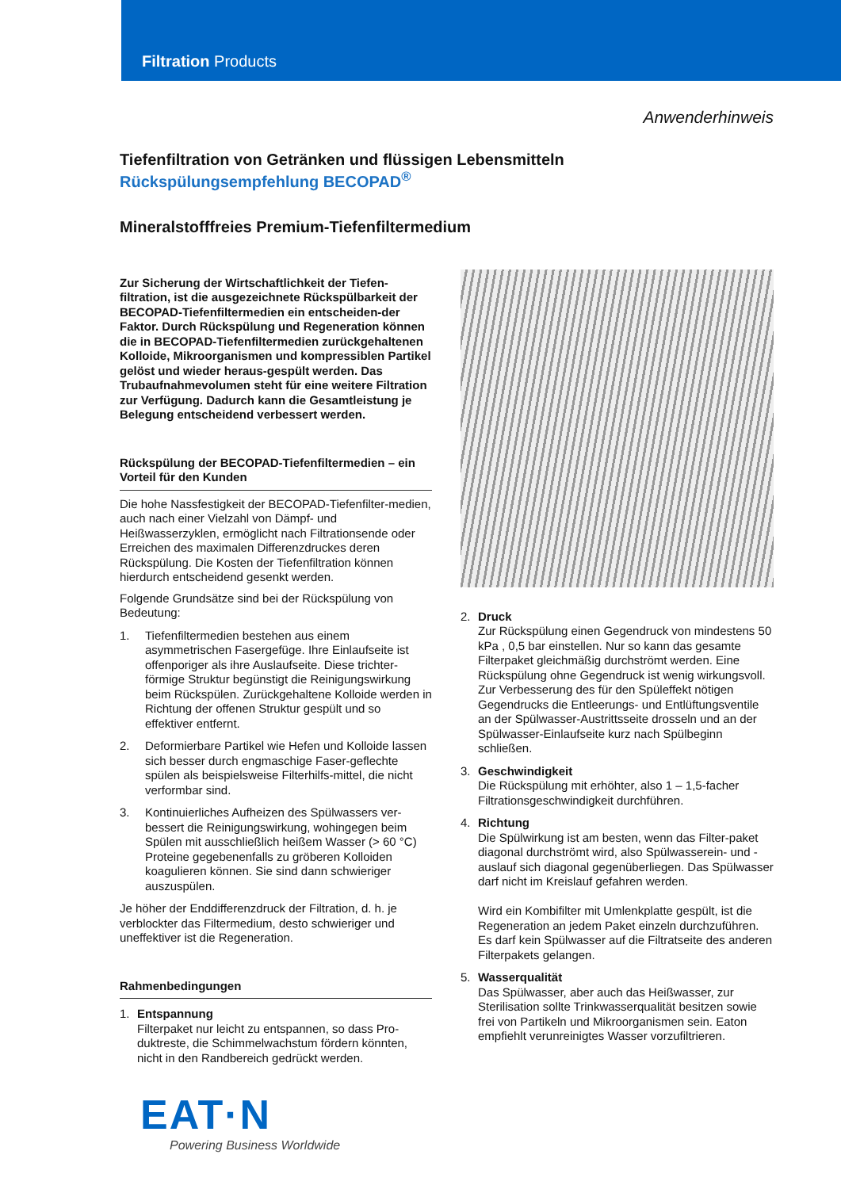Filtration Products
Anwenderhinweis
Tiefenfiltration von Getränken und flüssigen Lebensmitteln
Rückspülungsempfehlung BECOPAD<sup>®</sup>
Mineralstofffreies Premium-Tiefenfiltermedium
Zur Sicherung der Wirtschaftlichkeit der Tiefen-filtration, ist die ausgezeichnete Rückspülbarkeit der BECOPAD-Tiefenfiltermedien ein entscheiden-der Faktor. Durch Rückspülung und Regeneration können die in BECOPAD-Tiefenfiltermedien zurückgehaltenen Kolloide, Mikroorganismen und kompressiblen Partikel gelöst und wieder heraus-gespült werden. Das Trubaufnahmevolumen steht für eine weitere Filtration zur Verfügung. Dadurch kann die Gesamtleistung je Belegung entscheidend verbessert werden.
Rückspülung der BECOPAD-Tiefenfiltermedien – ein Vorteil für den Kunden
Die hohe Nassfestigkeit der BECOPAD-Tiefenfilter-medien, auch nach einer Vielzahl von Dämpf- und Heißwasserzyklen, ermöglicht nach Filtrationsende oder Erreichen des maximalen Differenzdruckes deren Rückspülung. Die Kosten der Tiefenfiltration können hierdurch entscheidend gesenkt werden.
Folgende Grundsätze sind bei der Rückspülung von Bedeutung:
1. Tiefenfiltermedien bestehen aus einem asymmetrischen Fasergefüge. Ihre Einlaufseite ist offenporiger als ihre Auslaufseite. Diese trichter-förmige Struktur begünstigt die Reinigungswirkung beim Rückspülen. Zurückgehaltene Kolloide werden in Richtung der offenen Struktur gespült und so effektiver entfernt.
2. Deformierbare Partikel wie Hefen und Kolloide lassen sich besser durch engmaschige Faser-geflechte spülen als beispielsweise Filterhilfs-mittel, die nicht verformbar sind.
3. Kontinuierliches Aufheizen des Spülwassers ver-bessert die Reinigungswirkung, wohingegen beim Spülen mit ausschließlich heißem Wasser (> 60 °C) Proteine gegebenenfalls zu gröberen Kolloiden koagulieren können. Sie sind dann schwieriger auszuspülen.
Je höher der Enddifferenzdruck der Filtration, d. h. je verblockter das Filtermedium, desto schwieriger und uneffektiver ist die Regeneration.
Rahmenbedingungen
1. Entspannung
Filterpaket nur leicht zu entspannen, so dass Pro-duktreste, die Schimmelwachstum fördern könnten, nicht in den Randbereich gedrückt werden.
2. Druck
Zur Rückspülung einen Gegendruck von mindestens 50 kPa , 0,5 bar einstellen. Nur so kann das gesamte Filterpaket gleichmäßig durchströmt werden. Eine Rückspülung ohne Gegendruck ist wenig wirkungsvoll. Zur Verbesserung des für den Spüleffekt nötigen Gegendrucks die Entleerungs- und Entlüftungsventile an der Spülwasser-Austrittsseite drosseln und an der Spülwasser-Einlaufseite kurz nach Spülbeginn schließen.
3. Geschwindigkeit
Die Rückspülung mit erhöhter, also 1 – 1,5-facher Filtrationsgeschwindigkeit durchführen.
4. Richtung
Die Spülwirkung ist am besten, wenn das Filter-paket diagonal durchströmt wird, also Spülwasserein- und -auslauf sich diagonal gegenüberliegen. Das Spülwasser darf nicht im Kreislauf gefahren werden.
Wird ein Kombifilter mit Umlenkplatte gespült, ist die Regeneration an jedem Paket einzeln durchzuführen. Es darf kein Spülwasser auf die Filtratseite des anderen Filterpakets gelangen.
5. Wasserqualität
Das Spülwasser, aber auch das Heißwasser, zur Sterilisation sollte Trinkwasserqualität besitzen sowie frei von Partikeln und Mikroorganismen sein. Eaton empfiehlt verunreinigtes Wasser vorzufiltrieren.
EAT·N
Powering Business Worldwide